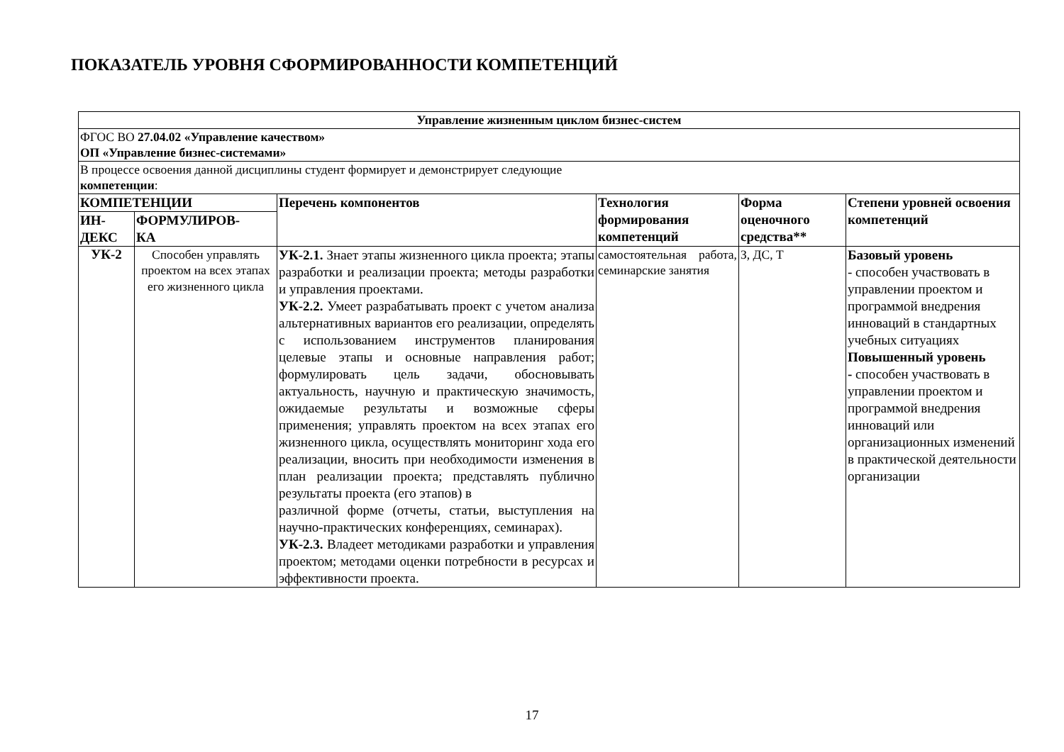ПОКАЗАТЕЛЬ УРОВНЯ СФОРМИРОВАННОСТИ КОМПЕТЕНЦИЙ
| Управление жизненным циклом бизнес-систем | | | | | |
| ФГОС ВО 27.04.02 «Управление качеством» ОП «Управление бизнес-системами» | | | | | |
| В процессе освоения данной дисциплины студент формирует и демонстрирует следующие компетенции : | | | | | |
| КОМПЕТЕНЦИИ | | Перечень компонентов | Технология формирования компетенций | Форма оценочного средства** | Степени уровней освоения компетенций |
| ИН- ДЕКС | ФОРМУЛИРОВ- КА | | | | |
| УК-2 | Способен управлять проектом на всех этапах его жизненного цикла | УК-2.1. Знает этапы жизненного цикла проекта; этапы разработки и реализации проекта; методы разработки и управления проектами. УК-2.2. Умеет разрабатывать проект с учетом анализа альтернативных вариантов его реализации, определять с использованием инструментов планирования целевые этапы и основные направления работ; формулировать цель задачи, обосновывать актуальность, научную и практическую значимость, ожидаемые результаты и возможные сферы применения; управлять проектом на всех этапах его жизненного цикла, осуществлять мониторинг хода его реализации, вносить при необходимости изменения в план реализации проекта; представлять публично результаты проекта (его этапов) в различной форме (отчеты, статьи, выступления на научно-практических конференциях, семинарах). УК-2.3. Владеет методиками разработки и управления проектом; методами оценки потребности в ресурсах и эффективности проекта. | самостоятельная работа, семинарские занятия | З, ДС, Т | Базовый уровень - способен участвовать в управлении проектом и программой внедрения инноваций в стандартных учебных ситуациях Повышенный уровень - способен участвовать в управлении проектом и программой внедрения инноваций или организационных изменений в практической деятельности организации |
17